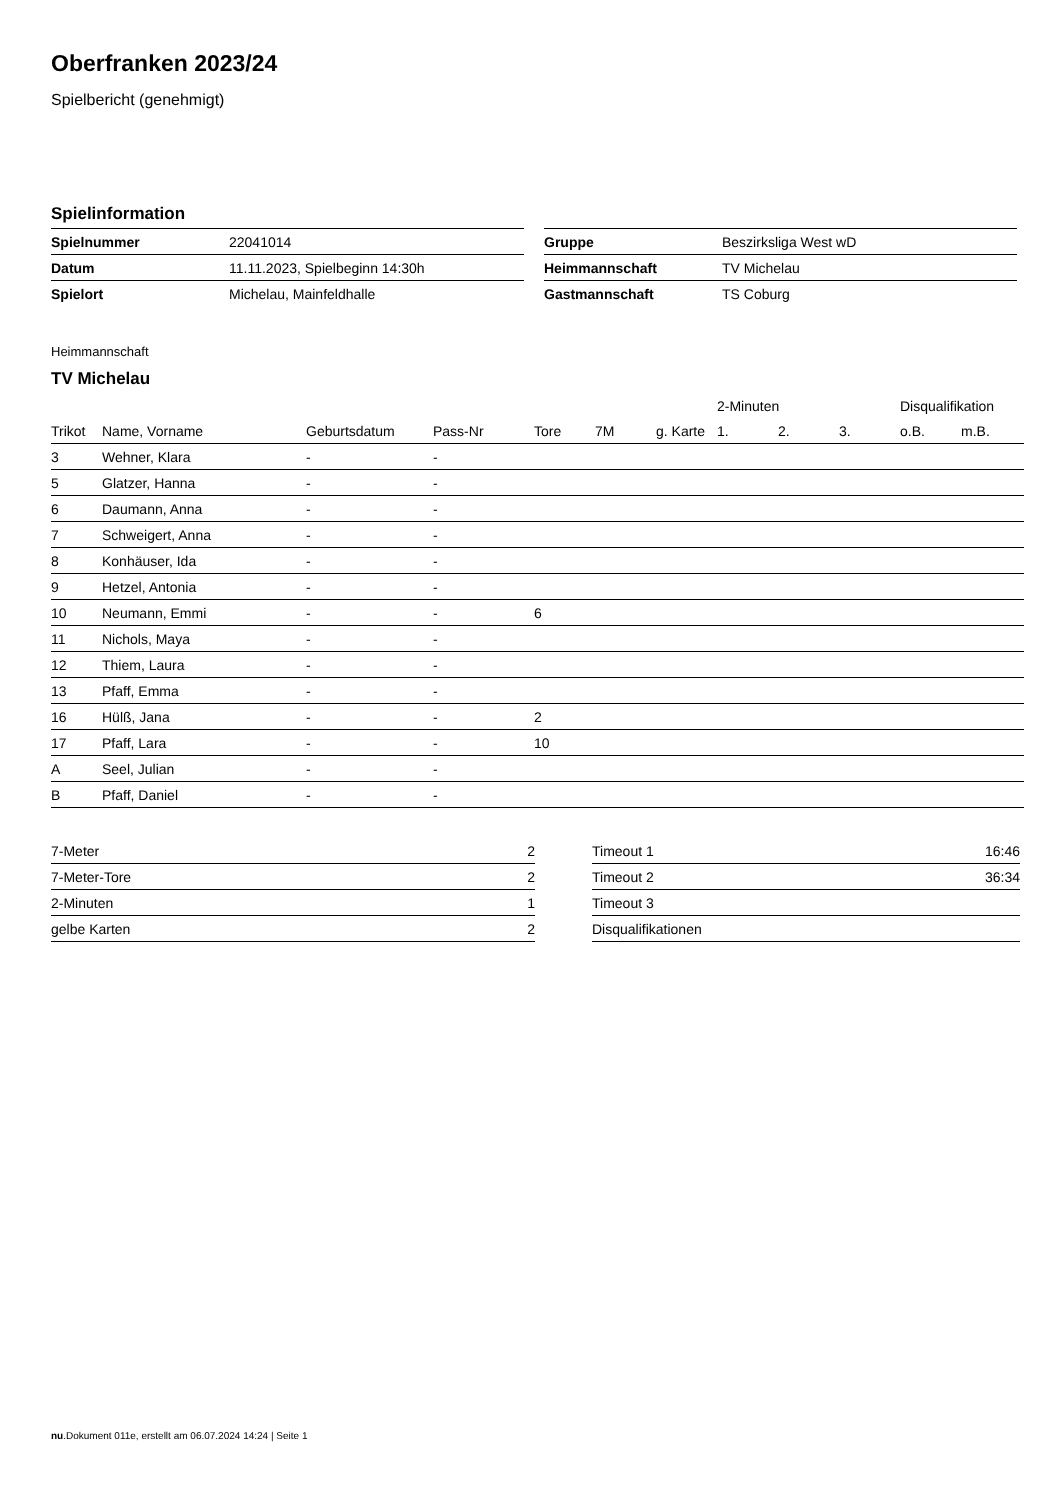Oberfranken 2023/24
Spielbericht (genehmigt)
Spielinformation
| Spielnummer | 22041014 |
| Datum | 11.11.2023, Spielbeginn 14:30h |
| Spielort | Michelau, Mainfeldhalle |
| Gruppe | Beszirksliga West wD |
| Heimmannschaft | TV Michelau |
| Gastmannschaft | TS Coburg |
Heimmannschaft
TV Michelau
| | | | | | | | 2-Minuten | | | Disqualifikation | |
| --- | --- | --- | --- | --- | --- | --- | --- | --- | --- | --- | --- |
| Trikot | Name, Vorname | Geburtsdatum | Pass-Nr | Tore | 7M | g. Karte | 1. | 2. | 3. | o.B. | m.B. |
| 3 | Wehner, Klara | - | - | | | | | | | | |
| 5 | Glatzer, Hanna | - | - | | | | | | | | |
| 6 | Daumann, Anna | - | - | | | | | | | | |
| 7 | Schweigert, Anna | - | - | | | | | | | | |
| 8 | Konhäuser, Ida | - | - | | | | | | | | |
| 9 | Hetzel, Antonia | - | - | | | | | | | | |
| 10 | Neumann, Emmi | - | - | 6 | | | | | | | |
| 11 | Nichols, Maya | - | - | | | | | | | | |
| 12 | Thiem, Laura | - | - | | | | | | | | |
| 13 | Pfaff, Emma | - | - | | | | | | | | |
| 16 | Hülß, Jana | - | - | 2 | | | | | | | |
| 17 | Pfaff, Lara | - | - | 10 | | | | | | | |
| A | Seel, Julian | - | - | | | | | | | | |
| B | Pfaff, Daniel | - | - | | | | | | | | |
| 7-Meter | 2 |
| 7-Meter-Tore | 2 |
| 2-Minuten | 1 |
| gelbe Karten | 2 |
| Timeout 1 | 16:46 |
| Timeout 2 | 36:34 |
| Timeout 3 | |
| Disqualifikationen | |
nu.Dokument 011e, erstellt am 06.07.2024 14:24 | Seite 1